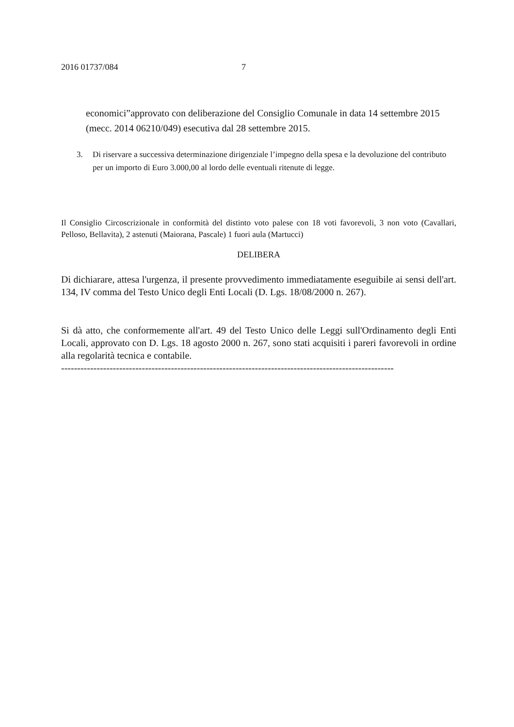2016 01737/084 7
economici”approvato con deliberazione del Consiglio Comunale in data 14 settembre 2015 (mecc. 2014 06210/049) esecutiva dal 28 settembre 2015.
3. Di riservare a successiva determinazione dirigenziale l’impegno della spesa e la devoluzione del contributo per un importo di Euro 3.000,00 al lordo delle eventuali ritenute di legge.
Il Consiglio Circoscrizionale in conformità del distinto voto palese con 18 voti favorevoli, 3 non voto (Cavallari, Pelloso, Bellavita), 2 astenuti (Maiorana, Pascale) 1 fuori aula (Martucci)
DELIBERA
Di dichiarare, attesa l'urgenza, il presente provvedimento immediatamente eseguibile ai sensi dell'art. 134, IV comma del Testo Unico degli Enti Locali (D. Lgs. 18/08/2000 n. 267).
Si dà atto, che conformemente all'art. 49 del Testo Unico delle Leggi sull'Ordinamento degli Enti Locali, approvato con D. Lgs. 18 agosto 2000 n. 267, sono stati acquisiti i pareri favorevoli in ordine alla regolarità tecnica e contabile.
-------------------------------------------------------------------------------------------------------